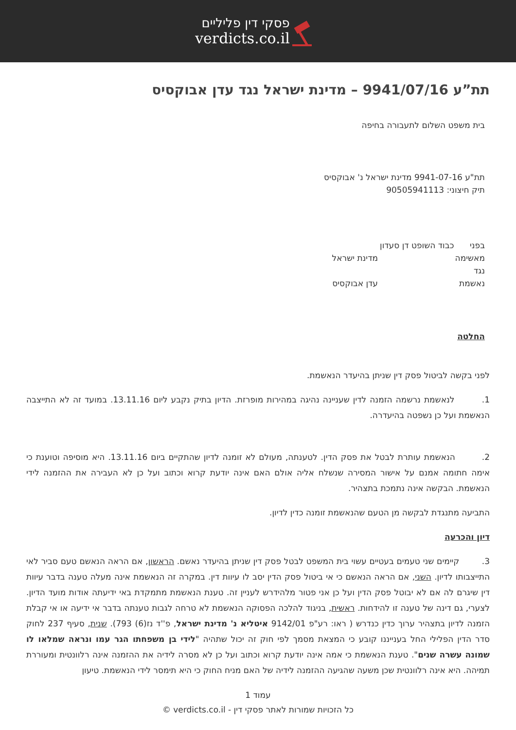פסקי דין פליליים
verdicts.co.il
תת”ע 9941/07/16 – מדינת ישראל נגד עדן אבוקסיס
בית משפט השלום לתעבורה בחיפה
תת"ע 9941-07-16 מדינת ישראל נ' אבוקסיס
תיק חיצוני: 90505941113
בפני כבוד השופט דן סעדון
מאשימה מדינת ישראל
נגד
נאשמת עדן אבוקסיס
החלטה
לפני בקשה לביטול פסק דין שניתן בהיעדר הנאשמת.
1. לנאשמת נרשמה הזמנה לדין שעניינה נהיגה במהירות מופרזת. הדיון בתיק נקבע ליום 13.11.16. במועד זה לא התייצבה הנאשמת ועל כן נשפטה בהיעדרה.
2. הנאשמת עותרת לבטל את פסק הדין. לטענתה, מעולם לא זומנה לדיון שהתקיים ביום 13.11.16. היא מוסיפה וטוענת כי אימה חתומה אמנם על אישור המסירה שנשלח אליה אולם האם אינה יודעת קרוא וכתוב ועל כן לא העבירה את ההזמנה לידי הנאשמת. הבקשה אינה נתמכת בתצהיר.
התביעה מתנגדת לבקשה מן הטעם שהנאשמת זומנה כדין לדיון.
דיון והכרעה
3. קיימים שני טעמים בעטיים עשוי בית המשפט לבטל פסק דין שניתן בהיעדר נאשם. הראשון, אם הראה הנאשם טעם סביר לאי התייצבותו לדיון. השני, אם הראה הנאשם כי אי ביטול פסק הדין יסב לו עיוות דין. במקרה זה הנאשמת אינה מעלה טענה בדבר עיוות דין שיגרם לה אם לא יבוטל פסק הדין ועל כן אני פטור מלהידרש לעניין זה. טענת הנאשמת מתמקדת באי ידיעתה אודות מועד הדיון. לצערי, גם דינה של טענה זו להידחות. ראשית, בניגוד להלכה הפסוקה הנאשמת לא טרחה לגבות טענתה בדבר אי ידיעה או אי קבלת הזמנה לדיון בתצהיר ערוך כדין כנדרש ( ראו: רע"פ 9142/01 איטליא נ' מדינת ישראל, פ''ד נז(6) 793). שנית, סעיף 237 לחוק סדר הדין הפלילי החל בענייננו קובע כי המצאת מסמך לפי חוק זה יכול שתהיה "לידי בן משפחתו הגר עמו ונראה שמלאו לו שמונה עשרה שנים". טענת הנאשמת כי אמה אינה יודעת קרוא וכתוב ועל כן לא מסרה לידיה את ההזמנה אינה רלוונטית ומעוררת תמיהה. היא אינה רלוונטית שכן משעה שהגיעה ההזמנה לידיה של האם מניח החוק כי היא תימסר לידי הנאשמת. טיעון
עמוד 1
כל הזכויות שמורות לאתר פסקי דין - verdicts.co.il ©